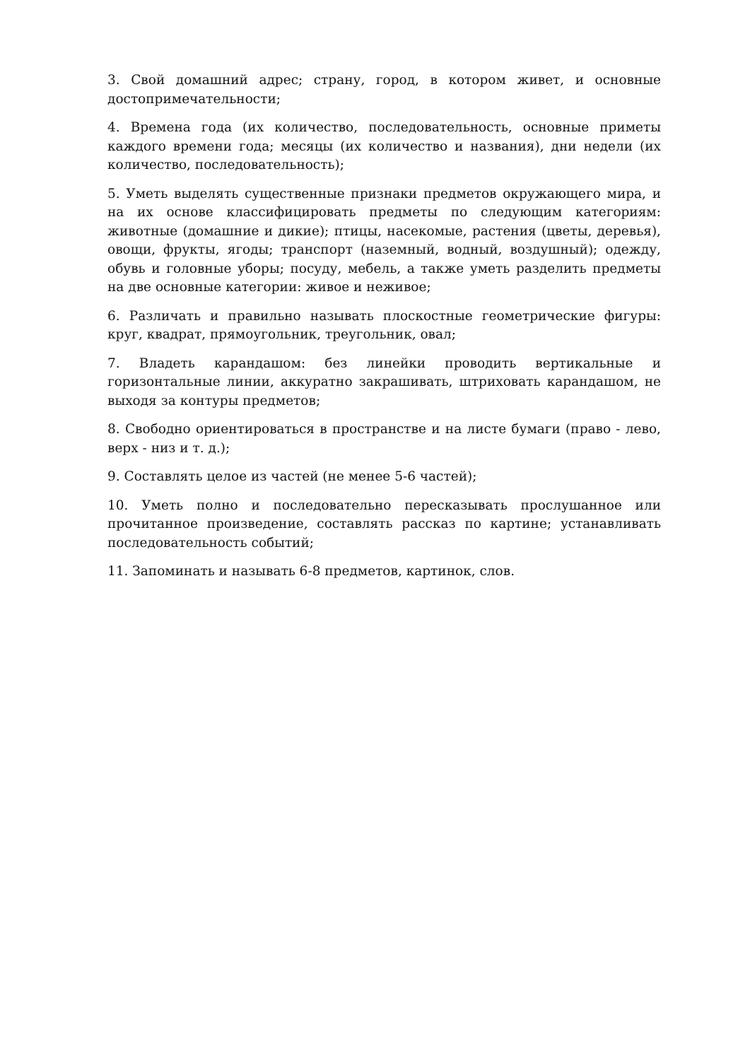3. Свой домашний адрес; страну, город, в котором живет, и основные достопримечательности;
4. Времена года (их количество, последовательность, основные приметы каждого времени года; месяцы (их количество и названия), дни недели (их количество, последовательность);
5. Уметь выделять существенные признаки предметов окружающего мира, и на их основе классифицировать предметы по следующим категориям: животные (домашние и дикие); птицы, насекомые, растения (цветы, деревья), овощи, фрукты, ягоды; транспорт (наземный, водный, воздушный); одежду, обувь и головные уборы; посуду, мебель, а также уметь разделить предметы на две основные категории: живое и неживое;
6. Различать и правильно называть плоскостные геометрические фигуры: круг, квадрат, прямоугольник, треугольник, овал;
7. Владеть карандашом: без линейки проводить вертикальные и горизонтальные линии, аккуратно закрашивать, штриховать карандашом, не выходя за контуры предметов;
8. Свободно ориентироваться в пространстве и на листе бумаги (право - лево, верх - низ и т. д.);
9. Составлять целое из частей (не менее 5-6 частей);
10. Уметь полно и последовательно пересказывать прослушанное или прочитанное произведение, составлять рассказ по картине; устанавливать последовательность событий;
11. Запоминать и называть 6-8 предметов, картинок, слов.